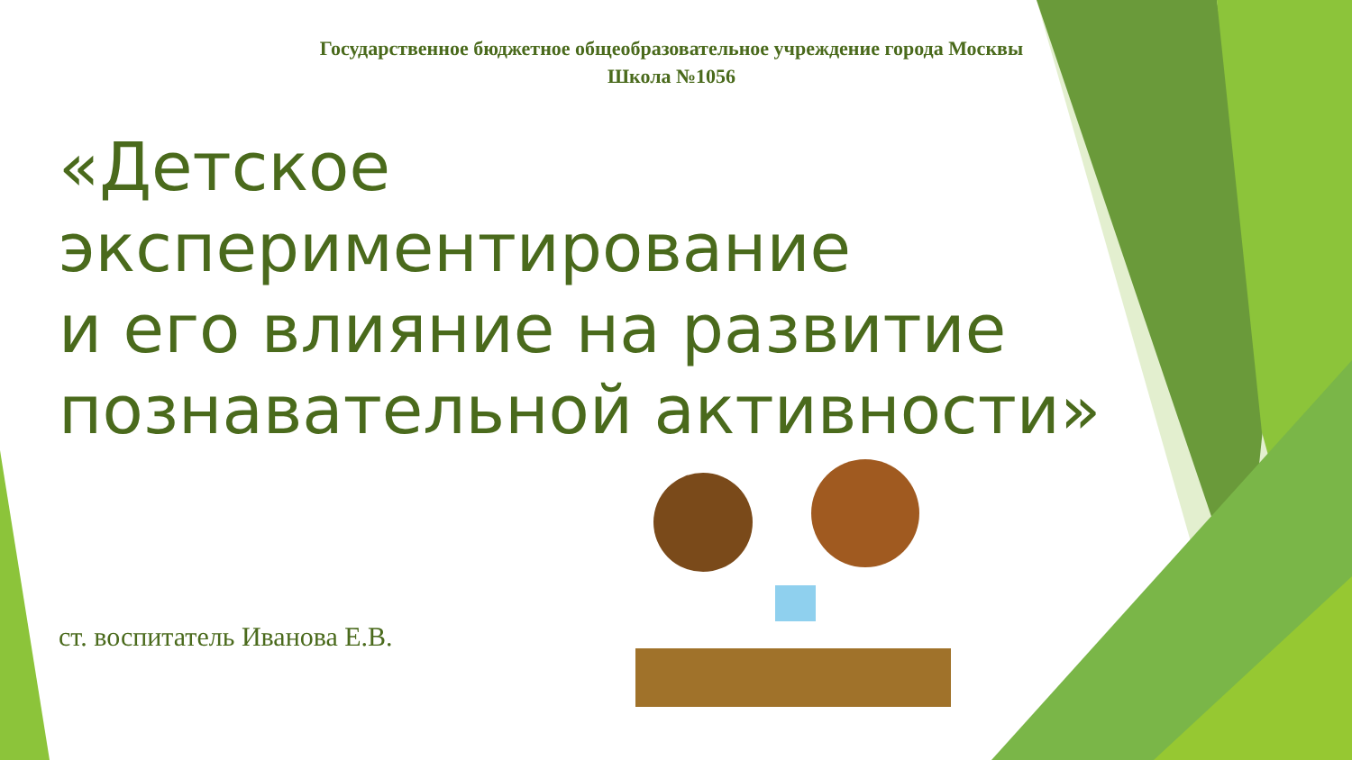Государственное бюджетное общеобразовательное учреждение города Москвы
Школа №1056
«Детское
экспериментирование
и его влияние на развитие
познавательной активности»
ст. воспитатель Иванова Е.В.